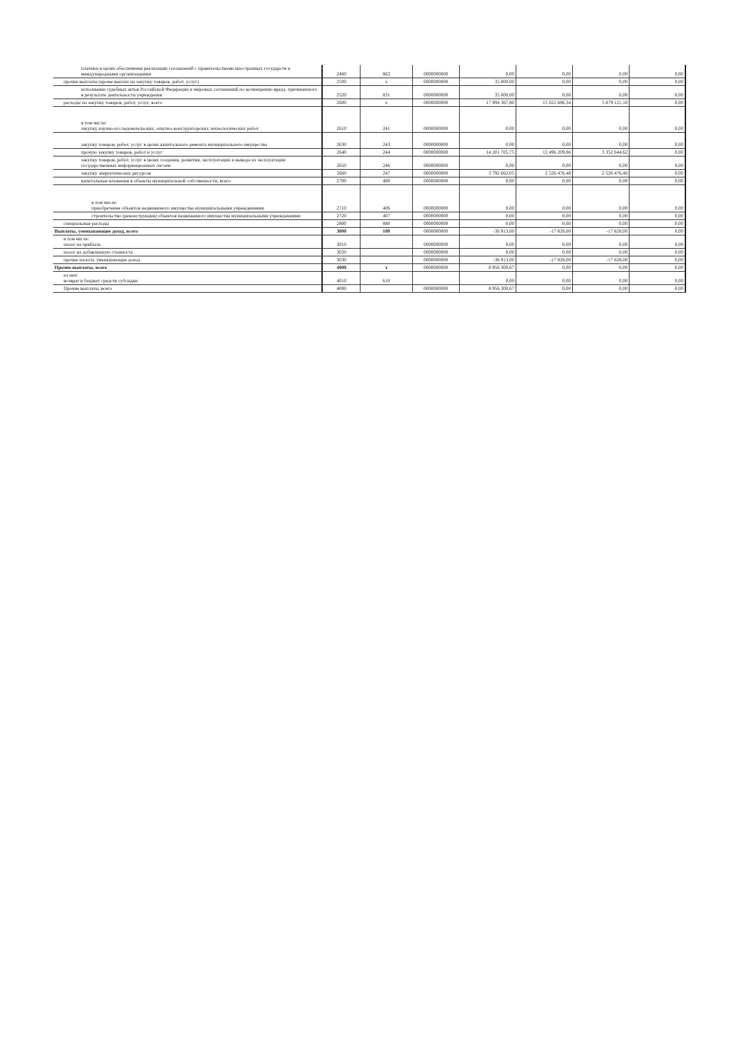| платежи в целях обеспечения реализации соглашений с правительствами иностранных государств и международными организациями | 2460 | 863 | 0000000000 | 0,00 | 0,00 | 0,00 | 0,00 |
| прочие выплаты (кроме выплат на закупку товаров, работ, услуг) | 2500 | x | 0000000000 | 35 000,00 | 0,00 | 0,00 | 0,00 |
| исполнение судебных актов Российской Федерации и мировых соглашений по возмещению вреда, причиненного в результате деятельности учреждения | 2520 | 831 | 0000000000 | 35 000,00 | 0,00 | 0,00 | 0,00 |
| расходы на закупку товаров, работ, услуг, всего | 2600 | x | 0000000000 | 17 994 367,80 | 15 022 686,34 | 5 879 121,10 | 0,00 |
| в том числе: закупку научно-исследовательских, опытно-конструкторских технологических работ | 2610 | 241 | 0000000000 | 0,00 | 0,00 | 0,00 | 0,00 |
| закупку товаров, работ, услуг в целях капитального ремонта муниципального имущества | 2630 | 243 | 0000000000 | 0,00 | 0,00 | 0,00 | 0,00 |
| прочую закупку товаров, работ и услуг | 2640 | 244 | 0000000000 | 14 201 705,75 | 12 496 209,86 | 3 352 644,62 | 0,00 |
| закупку товаров, работ, услуг в целях создания, развития, эксплуатации и вывода из эксплуатации государственных информационных систем | 2650 | 246 | 0000000000 | 0,00 | 0,00 | 0,00 | 0,00 |
| закупку энергетических ресурсов | 2660 | 247 | 0000000000 | 3 792 662,05 | 2 526 476,48 | 2 526 476,48 | 0,00 |
| капитальные вложения в объекты муниципальной собственности, всего | 2700 | 400 | 0000000000 | 0,00 | 0,00 | 0,00 | 0,00 |
| в том числе: приобретение объектов недвижимого имущества муниципальными учреждениями | 2710 | 406 | 0000000000 | 0,00 | 0,00 | 0,00 | 0,00 |
| строительство (реконструкция) объектов недвижимого имущества муниципальными учреждениями | 2720 | 407 | 0000000000 | 0,00 | 0,00 | 0,00 | 0,00 |
| специальные расходы | 2800 | 880 | 0000000000 | 0,00 | 0,00 | 0,00 | 0,00 |
| Выплаты, уменьшающие доход, всего | 3000 | 100 | 0000000000 | -36 913,00 | -17 828,00 | -17 828,00 | 0,00 |
| в том числе: налог на прибыль | 3010 | | 0000000000 | 0,00 | 0,00 | 0,00 | 0,00 |
| налог на добавленную стоимость | 3020 | | 0000000000 | 0,00 | 0,00 | 0,00 | 0,00 |
| прочие налоги, уменьшающие доход | 3030 | | 0000000000 | -36 913,00 | -17 828,00 | -17 828,00 | 0,00 |
| Прочие выплаты, всего | 4000 | x | 0000000000 | 8 956 300,67 | 0,00 | 0,00 | 0,00 |
| из них: возврат в бюджет средств субсидии | 4010 | 610 | | 0,00 | 0,00 | 0,00 | 0,00 |
| Прочие выплаты, всего | 4000 | | 0000000000 | 8 956 300,67 | 0,00 | 0,00 | 0,00 |